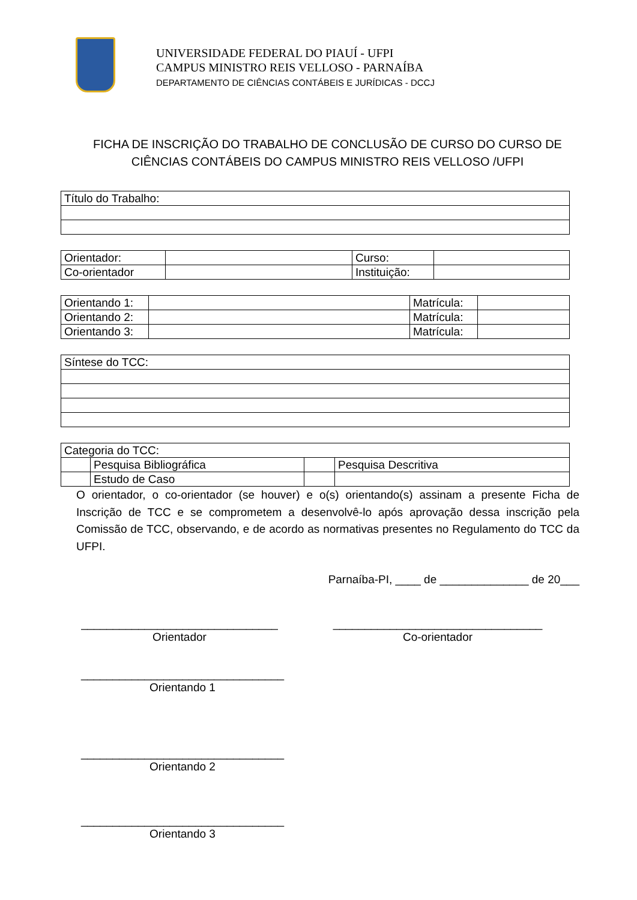UNIVERSIDADE FEDERAL DO PIAUÍ - UFPI
CAMPUS MINISTRO REIS VELLOSO - PARNAÍBA
DEPARTAMENTO DE CIÊNCIAS CONTÁBEIS E JURÍDICAS - DCCJ
FICHA DE INSCRIÇÃO DO TRABALHO DE CONCLUSÃO DE CURSO DO CURSO DE CIÊNCIAS CONTÁBEIS DO CAMPUS MINISTRO REIS VELLOSO /UFPI
| Título do Trabalho: |
| Orientador: | | Curso: | |
| Co-orientador | | Instituição: | |
| Orientando 1: | | Matrícula: | |
| Orientando 2: | | Matrícula: | |
| Orientando 3: | | Matrícula: | |
| Síntese do TCC: |
| Categoria do TCC: | | | |
| | Pesquisa Bibliográfica | | Pesquisa Descritiva |
| | Estudo de Caso | | |
O orientador, o co-orientador (se houver) e o(s) orientando(s) assinam a presente Ficha de Inscrição de TCC e se comprometem a desenvolvê-lo após aprovação dessa inscrição pela Comissão de TCC, observando, e de acordo as normativas presentes no Regulamento do TCC da UFPI.
Parnaíba-PI, ____ de ______________ de 20___
_______________________________
Orientador
_________________________________
Co-orientador
________________________________
Orientando 1
________________________________
Orientando 2
________________________________
Orientando 3